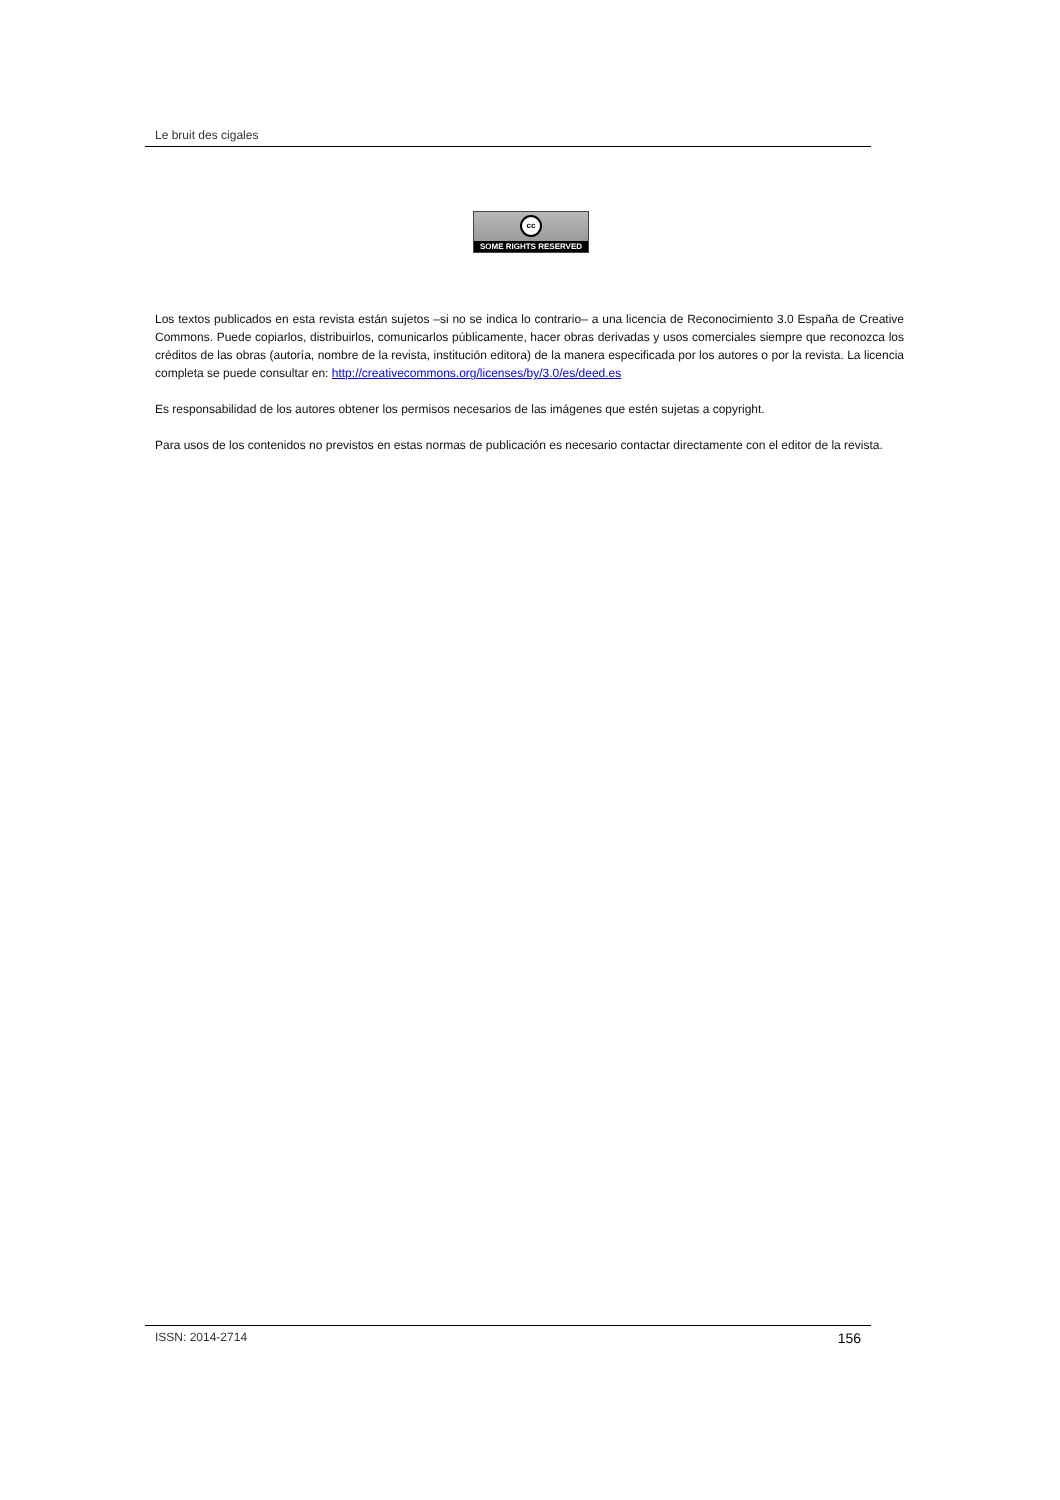Le bruit des cigales
cc
SOME RIGHTS RESERVED
Los textos publicados en esta revista están sujetos –si no se indica lo contrario– a una licencia de Reconocimiento 3.0 España de Creative Commons. Puede copiarlos, distribuirlos, comunicarlos públicamente, hacer obras derivadas y usos comerciales siempre que reconozca los créditos de las obras (autoría, nombre de la revista, institución editora) de la manera especificada por los autores o por la revista. La licencia completa se puede consultar en: http://creativecommons.org/licenses/by/3.0/es/deed.es
Es responsabilidad de los autores obtener los permisos necesarios de las imágenes que estén sujetas a copyright.
Para usos de los contenidos no previstos en estas normas de publicación es necesario contactar directamente con el editor de la revista.
ISSN: 2014-2714 156